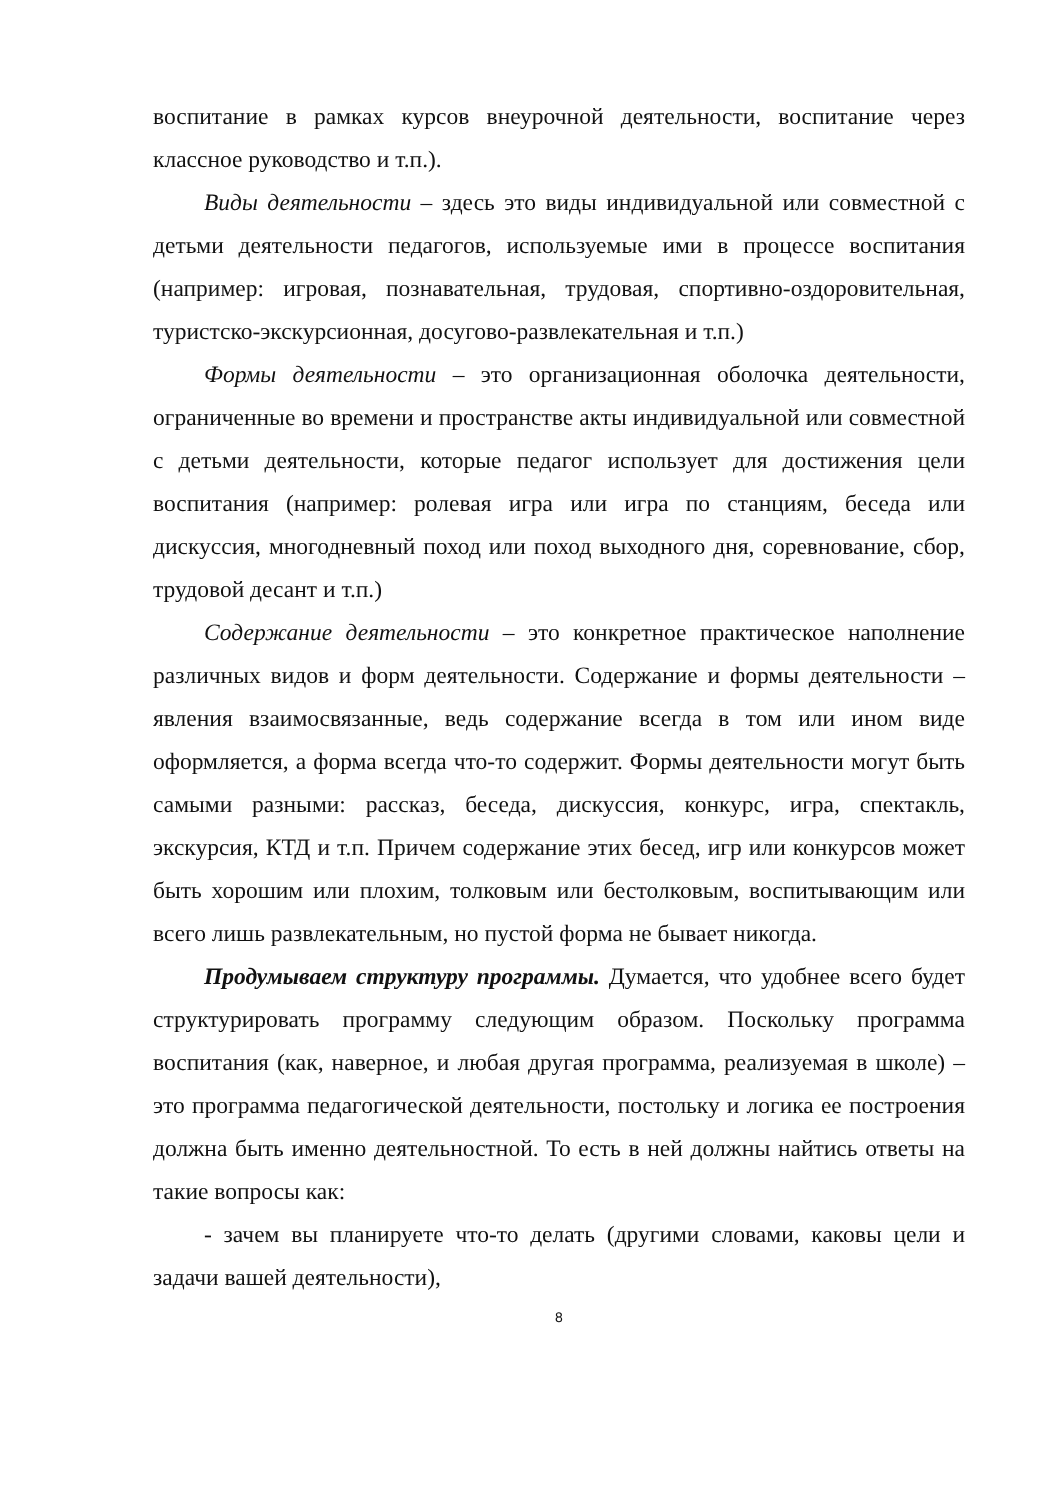воспитание в рамках курсов внеурочной деятельности, воспитание через классное руководство и т.п.).
Виды деятельности – здесь это виды индивидуальной или совместной с детьми деятельности педагогов, используемые ими в процессе воспитания (например: игровая, познавательная, трудовая, спортивно-оздоровительная, туристско-экскурсионная, досугово-развлекательная и т.п.)
Формы деятельности – это организационная оболочка деятельности, ограниченные во времени и пространстве акты индивидуальной или совместной с детьми деятельности, которые педагог использует для достижения цели воспитания (например: ролевая игра или игра по станциям, беседа или дискуссия, многодневный поход или поход выходного дня, соревнование, сбор, трудовой десант и т.п.)
Содержание деятельности – это конкретное практическое наполнение различных видов и форм деятельности. Содержание и формы деятельности – явления взаимосвязанные, ведь содержание всегда в том или ином виде оформляется, а форма всегда что-то содержит. Формы деятельности могут быть самыми разными: рассказ, беседа, дискуссия, конкурс, игра, спектакль, экскурсия, КТД и т.п. Причем содержание этих бесед, игр или конкурсов может быть хорошим или плохим, толковым или бестолковым, воспитывающим или всего лишь развлекательным, но пустой форма не бывает никогда.
Продумываем структуру программы. Думается, что удобнее всего будет структурировать программу следующим образом. Поскольку программа воспитания (как, наверное, и любая другая программа, реализуемая в школе) – это программа педагогической деятельности, постольку и логика ее построения должна быть именно деятельностной. То есть в ней должны найтись ответы на такие вопросы как:
- зачем вы планируете что-то делать (другими словами, каковы цели и задачи вашей деятельности),
8